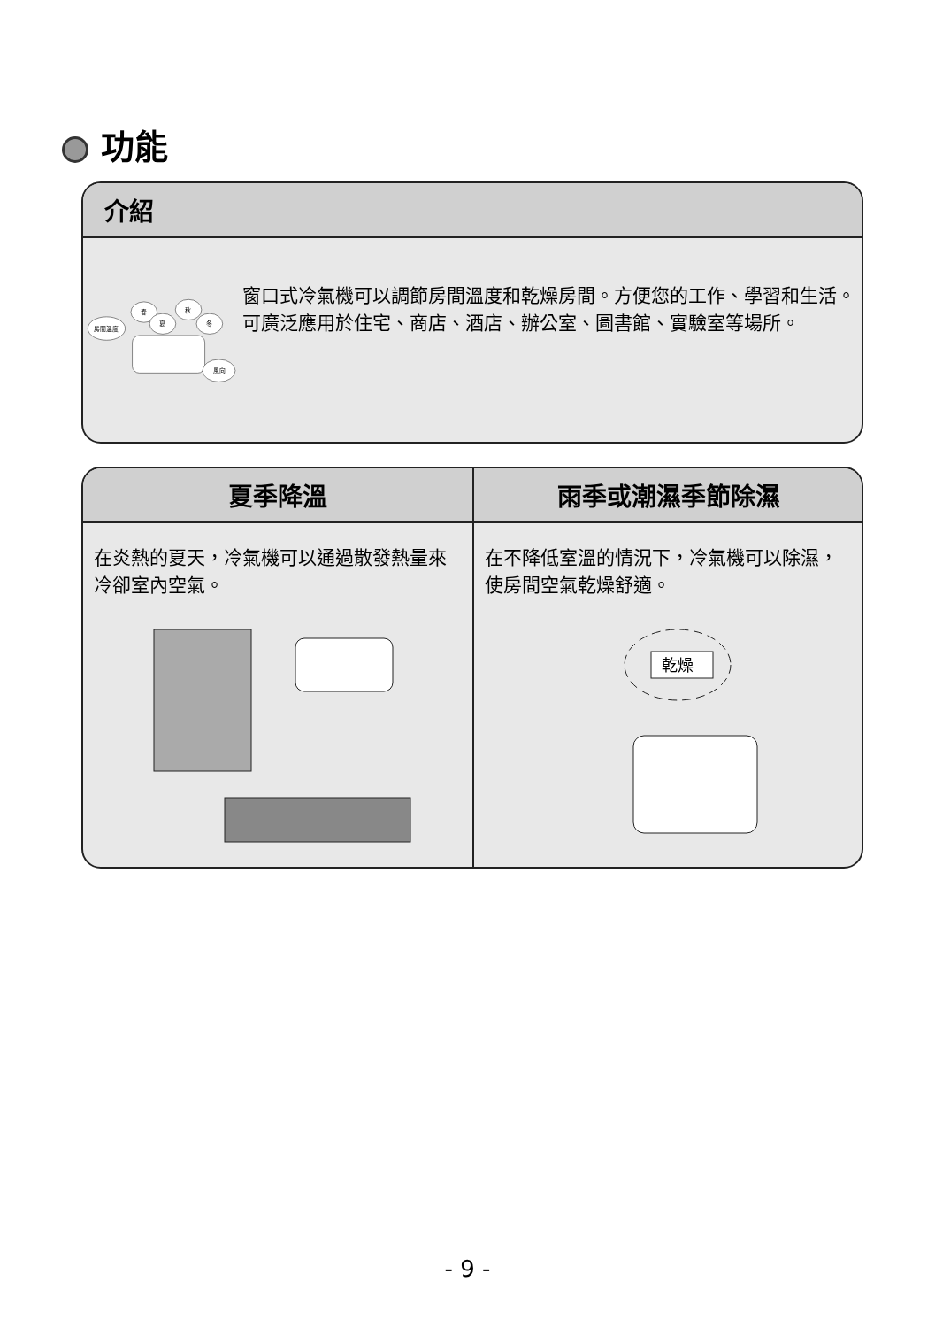功能
介紹
房間溫度
春
夏
秋
冬
風向
窗口式冷氣機可以調節房間溫度和乾燥房間。方便您的工作、學習和生活。可廣泛應用於住宅、商店、酒店、辦公室、圖書館、實驗室等場所。
夏季降溫
在炎熱的夏天，冷氣機可以通過散發熱量來冷卻室內空氣。
雨季或潮濕季節除濕
在不降低室溫的情況下，冷氣機可以除濕，使房間空氣乾燥舒適。
乾燥
- 9 -